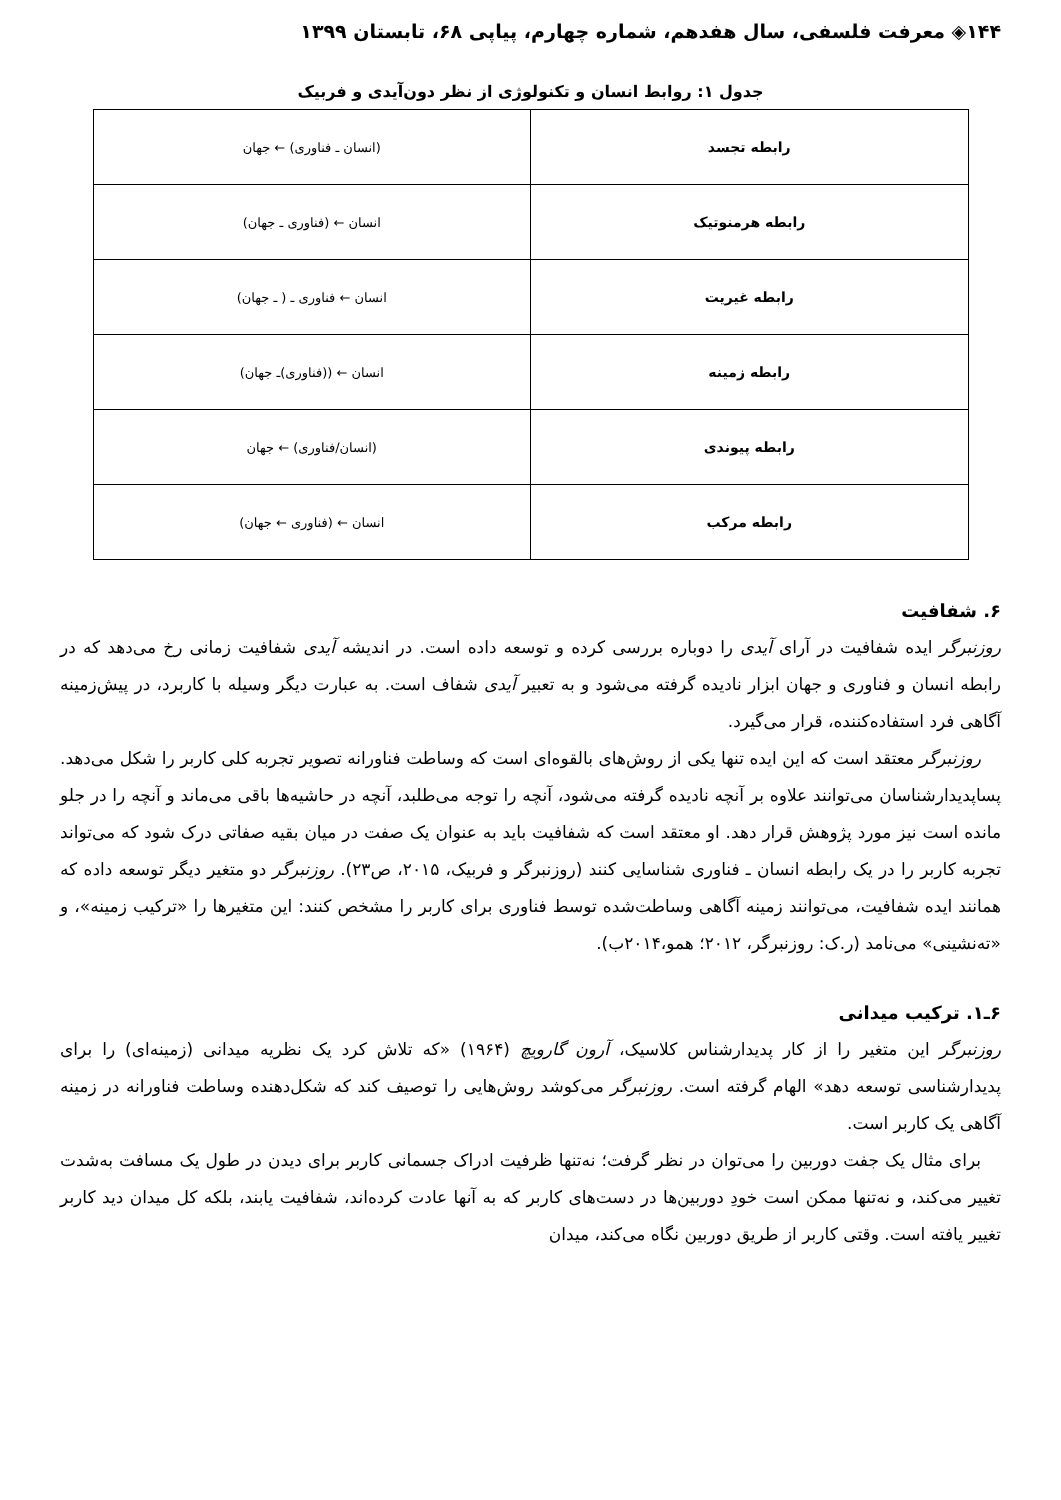۱۴۴◈ معرفت فلسفی، سال هفدهم، شماره چهارم، پیاپی ۶۸، تابستان ۱۳۹۹
جدول ۱: روابط انسان و تکنولوژی از نظر دون‌آیدی و فربیک
| رابطه تجسد | (انسان ـ فناوری) ← جهان |
| رابطه هرمنوتیک | انسان ← (فناوری ـ جهان) |
| رابطه غیریت | انسان ← فناوری ـ ( ـ جهان) |
| رابطه زمینه | انسان ← ((فناوری)ـ جهان) |
| رابطه پیوندی | (انسان/فناوری) ← جهان |
| رابطه مرکب | انسان ← (فناوری ← جهان) |
۶. شفافیت
روزنبرگر ایده شفافیت در آرای آیدی را دوباره بررسی کرده و توسعه داده است. در اندیشه آیدی شفافیت زمانی رخ می‌دهد که در رابطه انسان و فناوری و جهان ابزار نادیده گرفته می‌شود و به تعبیر آیدی شفاف است. به عبارت دیگر وسیله با کاربرد، در پیش‌زمینه آگاهی فرد استفاده‌کننده، قرار می‌گیرد.
روزنبرگر معتقد است که این ایده تنها یکی از روش‌های بالقوه‌ای است که وساطت فناورانه تصویر تجربه کلی کاربر را شکل می‌دهد. پساپدیدارشناسان می‌توانند علاوه بر آنچه نادیده گرفته می‌شود، آنچه را توجه می‌طلبد، آنچه در حاشیه‌ها باقی می‌ماند و آنچه را در جلو مانده است نیز مورد پژوهش قرار دهد. او معتقد است که شفافیت باید به عنوان یک صفت در میان بقیه صفاتی درک شود که می‌تواند تجربه کاربر را در یک رابطه انسان ـ فناوری شناسایی کنند (روزنبرگر و فربیک، ۲۰۱۵، ص۲۳). روزنبرگر دو متغیر دیگر توسعه داده که همانند ایده شفافیت، می‌توانند زمینه آگاهی وساطت‌شده توسط فناوری برای کاربر را مشخص کنند: این متغیرها را «ترکیب زمینه»، و «ته‌نشینی» می‌نامد (ر.ک: روزنبرگر، ۲۰۱۲؛ همو،۲۰۱۴ب).
۶ـ۱. ترکیب میدانی
روزنبرگر این متغیر را از کار پدیدارشناس کلاسیک، آرون گارویچ (۱۹۶۴) «که تلاش کرد یک نظریه میدانی (زمینه‌ای) را برای پدیدارشناسی توسعه دهد» الهام گرفته است. روزنبرگر می‌کوشد روش‌هایی را توصیف کند که شکل‌دهنده وساطت فناورانه در زمینه آگاهی یک کاربر است.
برای مثال یک جفت دوربین را می‌توان در نظر گرفت؛ نه‌تنها ظرفیت ادراک جسمانی کاربر برای دیدن در طول یک مسافت به‌شدت تغییر می‌کند، و نه‌تنها ممکن است خودِ دوربین‌ها در دست‌های کاربر که به آنها عادت کرده‌اند، شفافیت یابند، بلکه کل میدان دید کاربر تغییر یافته است. وقتی کاربر از طریق دوربین نگاه می‌کند، میدان